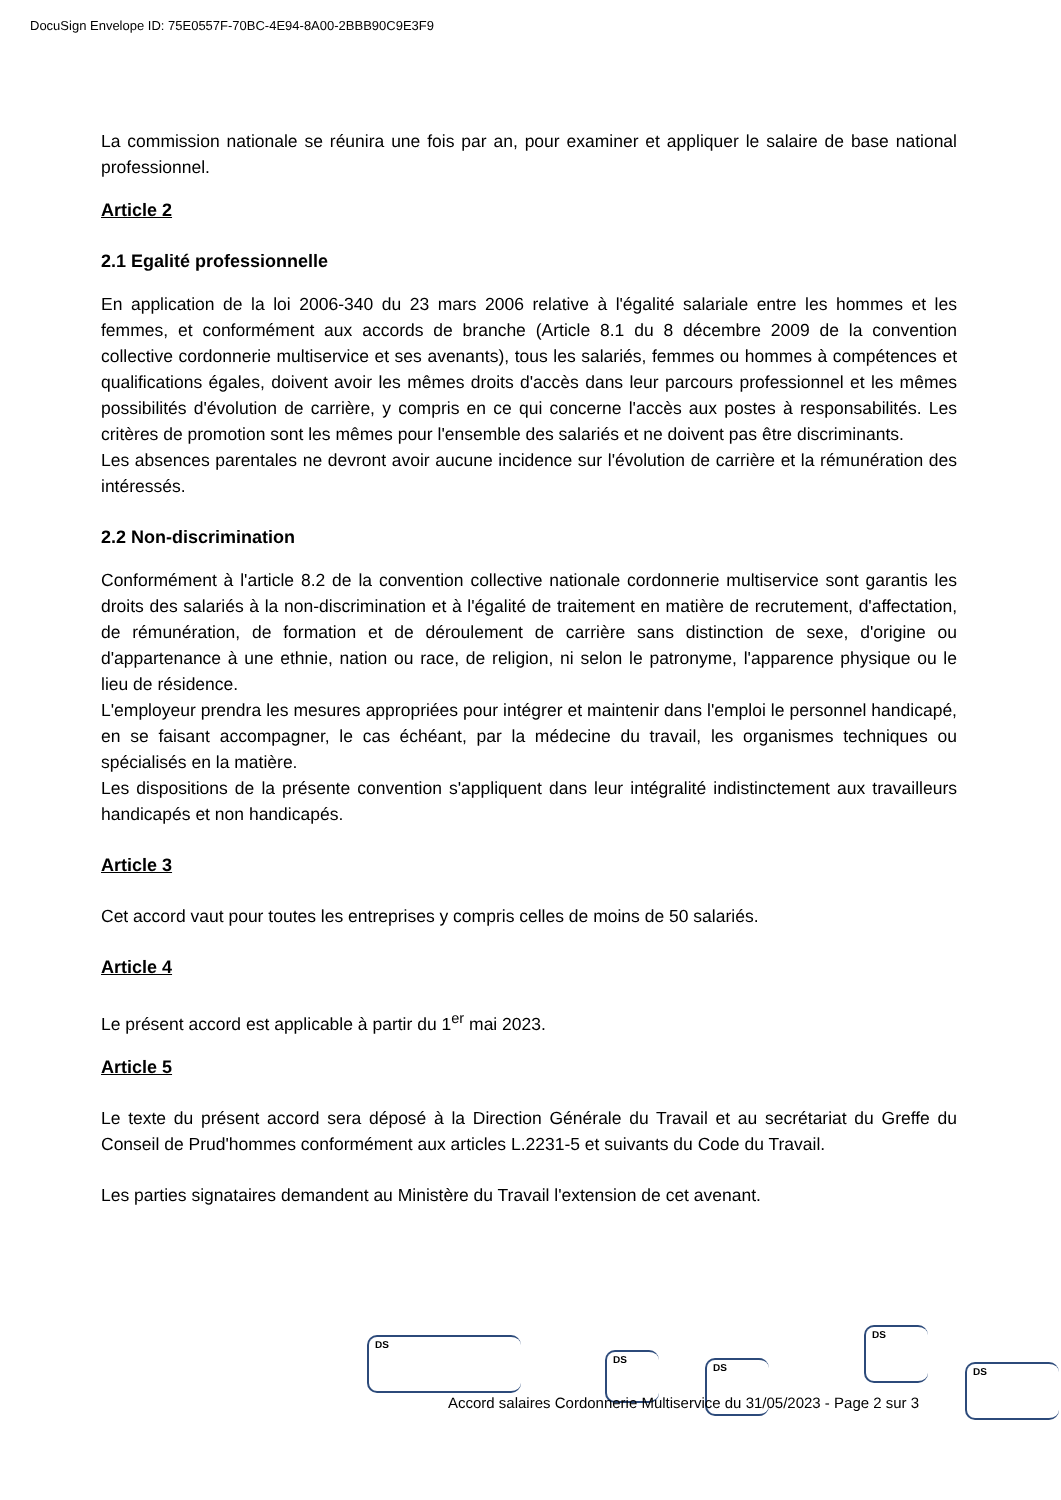DocuSign Envelope ID: 75E0557F-70BC-4E94-8A00-2BBB90C9E3F9
La commission nationale se réunira une fois par an, pour examiner et appliquer le salaire de base national professionnel.
Article 2
2.1 Egalité professionnelle
En application de la loi 2006-340 du 23 mars 2006 relative à l'égalité salariale entre les hommes et les femmes, et conformément aux accords de branche (Article 8.1 du 8 décembre 2009 de la convention collective cordonnerie multiservice et ses avenants), tous les salariés, femmes ou hommes à compétences et qualifications égales, doivent avoir les mêmes droits d'accès dans leur parcours professionnel et les mêmes possibilités d'évolution de carrière, y compris en ce qui concerne l'accès aux postes à responsabilités. Les critères de promotion sont les mêmes pour l'ensemble des salariés et ne doivent pas être discriminants.
Les absences parentales ne devront avoir aucune incidence sur l'évolution de carrière et la rémunération des intéressés.
2.2 Non-discrimination
Conformément à l'article 8.2 de la convention collective nationale cordonnerie multiservice sont garantis les droits des salariés à la non-discrimination et à l'égalité de traitement en matière de recrutement, d'affectation, de rémunération, de formation et de déroulement de carrière sans distinction de sexe, d'origine ou d'appartenance à une ethnie, nation ou race, de religion, ni selon le patronyme, l'apparence physique ou le lieu de résidence.
L'employeur prendra les mesures appropriées pour intégrer et maintenir dans l'emploi le personnel handicapé, en se faisant accompagner, le cas échéant, par la médecine du travail, les organismes techniques ou spécialisés en la matière.
Les dispositions de la présente convention s'appliquent dans leur intégralité indistinctement aux travailleurs handicapés et non handicapés.
Article 3
Cet accord vaut pour toutes les entreprises y compris celles de moins de 50 salariés.
Article 4
Le présent accord est applicable à partir du 1<sup>er</sup> mai 2023.
Article 5
Le texte du présent accord sera déposé à la Direction Générale du Travail et au secrétariat du Greffe du Conseil de Prud'hommes conformément aux articles L.2231-5 et suivants du Code du Travail.
Les parties signataires demandent au Ministère du Travail l'extension de cet avenant.
DS
DS
DS
DS
DS
Accord salaires Cordonnerie Multiservice du 31/05/2023 - Page 2 sur 3